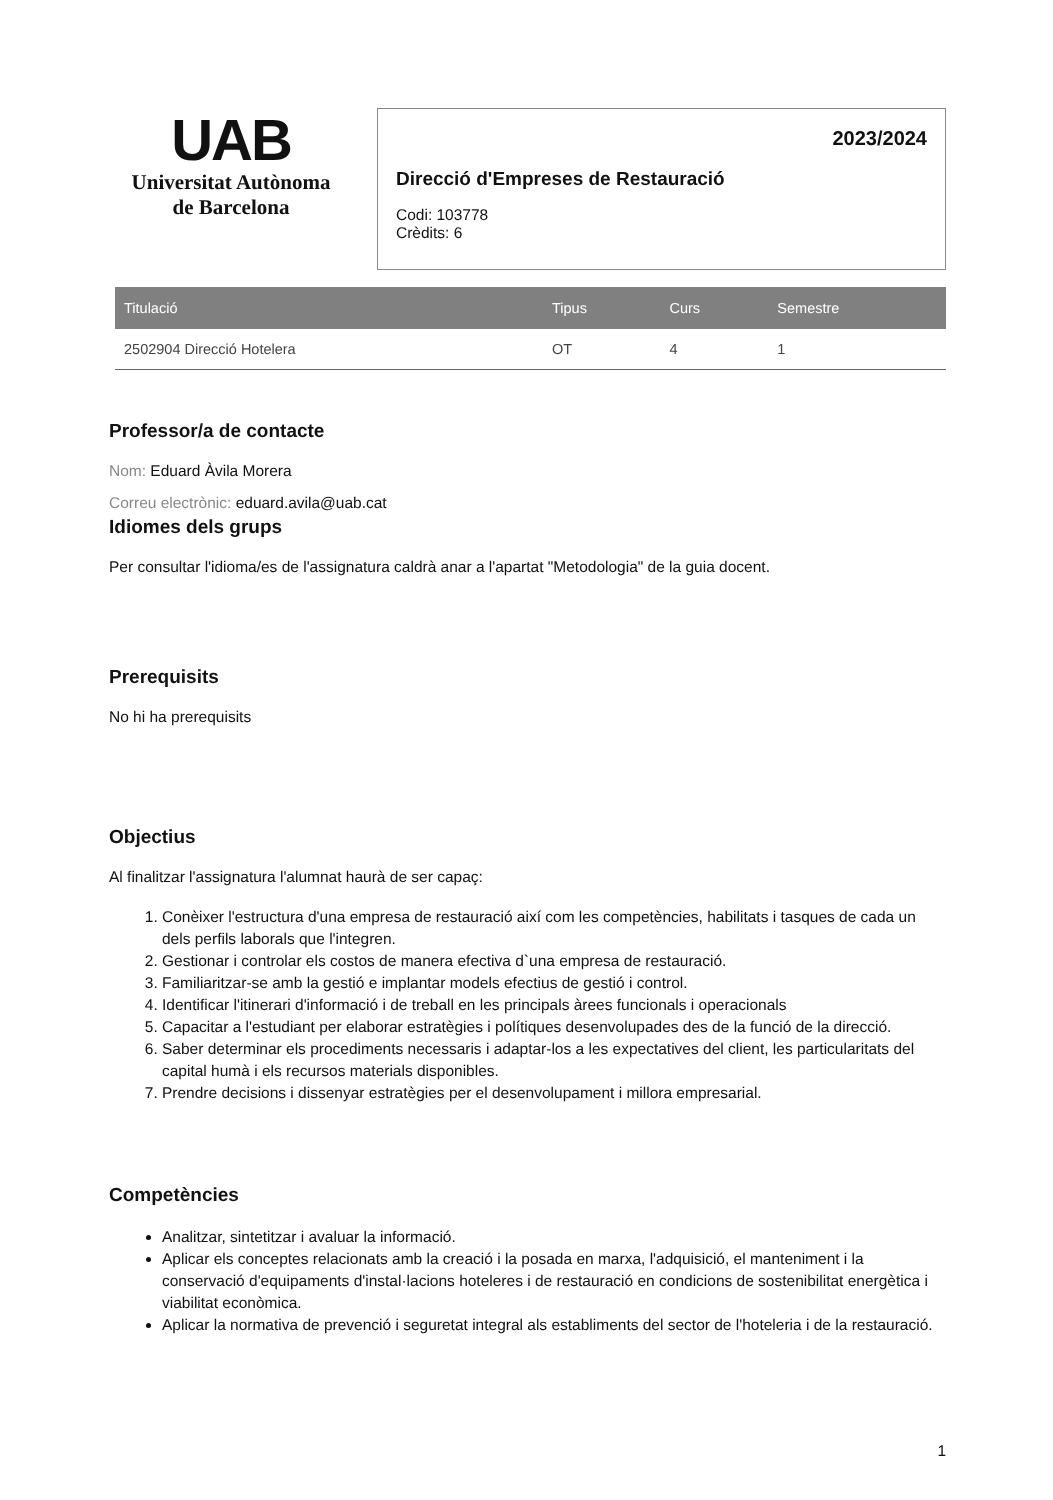UAB
Universitat Autònoma
de Barcelona
2023/2024
Direcció d'Empreses de Restauració
Codi: 103778
Crèdits: 6
| Titulació | Tipus | Curs | Semestre |
| --- | --- | --- | --- |
| 2502904 Direcció Hotelera | OT | 4 | 1 |
Professor/a de contacte
Nom: Eduard Àvila Morera
Correu electrònic: eduard.avila@uab.cat
Idiomes dels grups
Per consultar l'idioma/es de l'assignatura caldrà anar a l'apartat "Metodologia" de la guia docent.
Prerequisits
No hi ha prerequisits
Objectius
Al finalitzar l'assignatura l'alumnat haurà de ser capaç:
1. Conèixer l'estructura d'una empresa de restauració així com les competències, habilitats i tasques de cada un dels perfils laborals que l'integren.
2. Gestionar i controlar els costos de manera efectiva d`una empresa de restauració.
3. Familiaritzar-se amb la gestió e implantar models efectius de gestió i control.
4. Identificar l'itinerari d'informació i de treball en les principals àrees funcionals i operacionals
5. Capacitar a l'estudiant per elaborar estratègies i polítiques desenvolupades des de la funció de la direcció.
6. Saber determinar els procediments necessaris i adaptar-los a les expectatives del client, les particularitats del capital humà i els recursos materials disponibles.
7. Prendre decisions i dissenyar estratègies per el desenvolupament i millora empresarial.
Competències
Analitzar, sintetitzar i avaluar la informació.
Aplicar els conceptes relacionats amb la creació i la posada en marxa, l'adquisició, el manteniment i la conservació d'equipaments d'instal·lacions hoteleres i de restauració en condicions de sostenibilitat energètica i viabilitat econòmica.
Aplicar la normativa de prevenció i seguretat integral als establiments del sector de l'hoteleria i de la restauració.
1